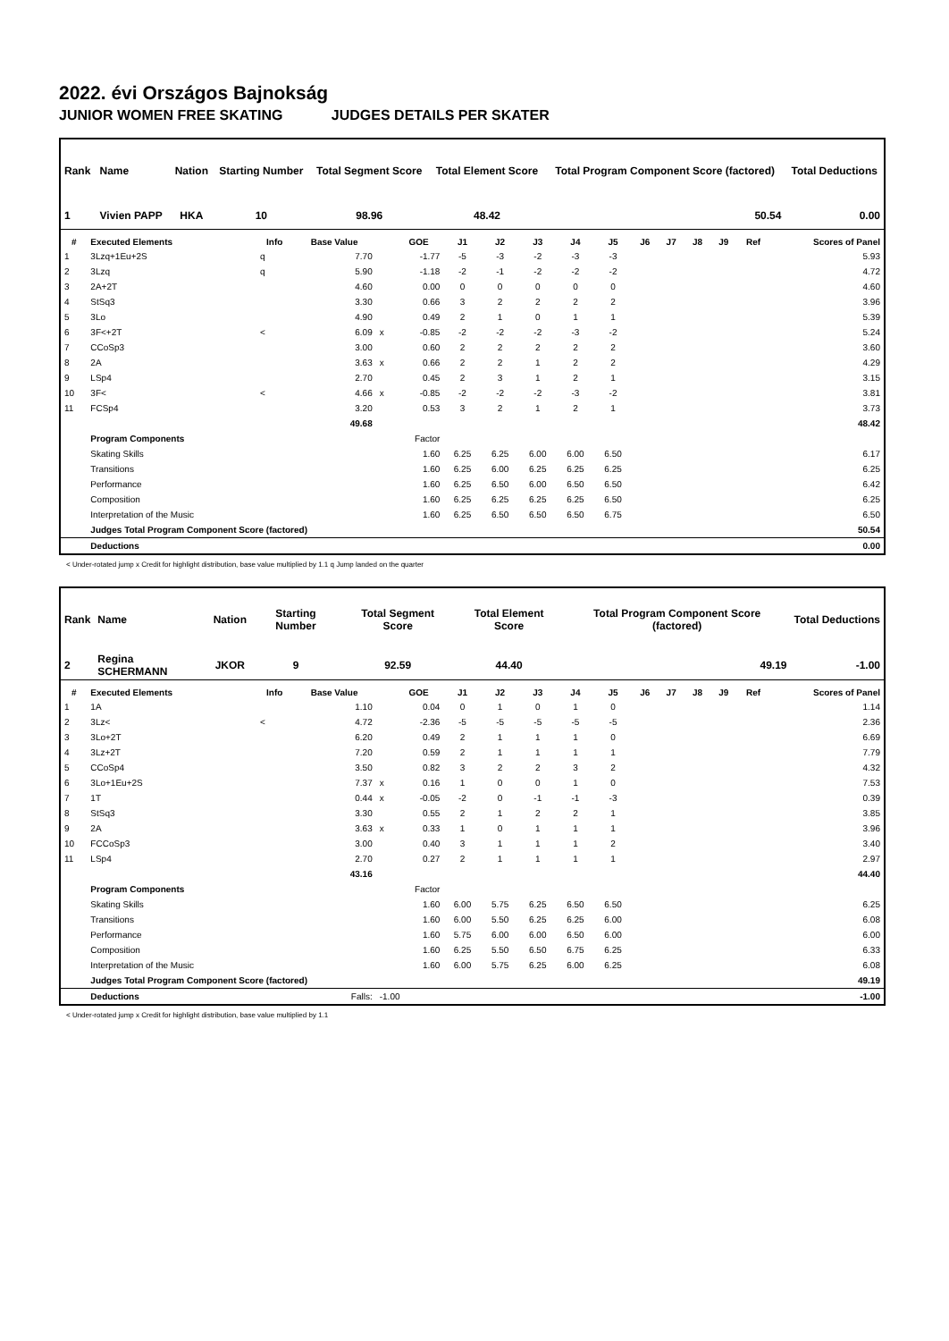2022. évi Országos Bajnokság
JUNIOR WOMEN FREE SKATING JUDGES DETAILS PER SKATER
| Rank | Name | Nation | Starting Number | Total Segment Score | Total Element Score | Total Program Component Score (factored) | Total Deductions |
| --- | --- | --- | --- | --- | --- | --- | --- |
| 1 | Vivien PAPP | HKA | 10 | 98.96 | 48.42 | 50.54 | 0.00 |
| # | Executed Elements | Info | Base Value | | GOE | J1 | J2 | J3 | J4 | J5 | J6 | J7 | J8 | J9 | Ref | Scores of Panel |
| --- | --- | --- | --- | --- | --- | --- | --- | --- | --- | --- | --- | --- | --- | --- | --- | --- |
| 1 | 3Lzq+1Eu+2S | q | 7.70 | | -1.77 | -5 | -3 | -2 | -3 | -3 | | | | | | 5.93 |
| 2 | 3Lzq | q | 5.90 | | -1.18 | -2 | -1 | -2 | -2 | -2 | | | | | | 4.72 |
| 3 | 2A+2T | | 4.60 | | 0.00 | 0 | 0 | 0 | 0 | 0 | | | | | | 4.60 |
| 4 | StSq3 | | 3.30 | | 0.66 | 3 | 2 | 2 | 2 | 2 | | | | | | 3.96 |
| 5 | 3Lo | | 4.90 | | 0.49 | 2 | 1 | 0 | 1 | 1 | | | | | | 5.39 |
| 6 | 3F<+2T | < | 6.09 | x | -0.85 | -2 | -2 | -2 | -3 | -2 | | | | | | 5.24 |
| 7 | CCoSp3 | | 3.00 | | 0.60 | 2 | 2 | 2 | 2 | 2 | | | | | | 3.60 |
| 8 | 2A | | 3.63 | x | 0.66 | 2 | 2 | 1 | 2 | 2 | | | | | | 4.29 |
| 9 | LSp4 | | 2.70 | | 0.45 | 2 | 3 | 1 | 2 | 1 | | | | | | 3.15 |
| 10 | 3F< | < | 4.66 | x | -0.85 | -2 | -2 | -2 | -3 | -2 | | | | | | 3.81 |
| 11 | FCSp4 | | 3.20 | | 0.53 | 3 | 2 | 1 | 2 | 1 | | | | | | 3.73 |
| | | | 49.68 | | | | | | | | | | | | | 48.42 |
| | Program Components | | | | Factor | | | | | | | | | | | |
| | Skating Skills | | | | 1.60 | 6.25 | 6.25 | 6.00 | 6.00 | 6.50 | | | | | | 6.17 |
| | Transitions | | | | 1.60 | 6.25 | 6.00 | 6.25 | 6.25 | 6.25 | | | | | | 6.25 |
| | Performance | | | | 1.60 | 6.25 | 6.50 | 6.00 | 6.50 | 6.50 | | | | | | 6.42 |
| | Composition | | | | 1.60 | 6.25 | 6.25 | 6.25 | 6.25 | 6.50 | | | | | | 6.25 |
| | Interpretation of the Music | | | | 1.60 | 6.25 | 6.50 | 6.50 | 6.50 | 6.75 | | | | | | 6.50 |
| | Judges Total Program Component Score (factored) | | | | | | | | | | | | | | | 50.54 |
| | Deductions | | | | | | | | | | | | | | | 0.00 |
< Under-rotated jump x Credit for highlight distribution, base value multiplied by 1.1 q Jump landed on the quarter
| Rank | Name | Nation | Starting Number | Total Segment Score | Total Element Score | Total Program Component Score (factored) | Total Deductions |
| --- | --- | --- | --- | --- | --- | --- | --- |
| 2 | Regina SCHERMANN | JKOR | 9 | 92.59 | 44.40 | 49.19 | -1.00 |
| # | Executed Elements | Info | Base Value | | GOE | J1 | J2 | J3 | J4 | J5 | J6 | J7 | J8 | J9 | Ref | Scores of Panel |
| --- | --- | --- | --- | --- | --- | --- | --- | --- | --- | --- | --- | --- | --- | --- | --- | --- |
| 1 | 1A | | 1.10 | | 0.04 | 0 | 1 | 0 | 1 | 0 | | | | | | 1.14 |
| 2 | 3Lz< | < | 4.72 | | -2.36 | -5 | -5 | -5 | -5 | -5 | | | | | | 2.36 |
| 3 | 3Lo+2T | | 6.20 | | 0.49 | 2 | 1 | 1 | 1 | 0 | | | | | | 6.69 |
| 4 | 3Lz+2T | | 7.20 | | 0.59 | 2 | 1 | 1 | 1 | 1 | | | | | | 7.79 |
| 5 | CCoSp4 | | 3.50 | | 0.82 | 3 | 2 | 2 | 3 | 2 | | | | | | 4.32 |
| 6 | 3Lo+1Eu+2S | | 7.37 | x | 0.16 | 1 | 0 | 0 | 1 | 0 | | | | | | 7.53 |
| 7 | 1T | | 0.44 | x | -0.05 | -2 | 0 | -1 | -1 | -3 | | | | | | 0.39 |
| 8 | StSq3 | | 3.30 | | 0.55 | 2 | 1 | 2 | 2 | 1 | | | | | | 3.85 |
| 9 | 2A | | 3.63 | x | 0.33 | 1 | 0 | 1 | 1 | 1 | | | | | | 3.96 |
| 10 | FCCoSp3 | | 3.00 | | 0.40 | 3 | 1 | 1 | 1 | 2 | | | | | | 3.40 |
| 11 | LSp4 | | 2.70 | | 0.27 | 2 | 1 | 1 | 1 | 1 | | | | | | 2.97 |
| | | | 43.16 | | | | | | | | | | | | | 44.40 |
| | Program Components | | | | Factor | | | | | | | | | | | |
| | Skating Skills | | | | 1.60 | 6.00 | 5.75 | 6.25 | 6.50 | 6.50 | | | | | | 6.25 |
| | Transitions | | | | 1.60 | 6.00 | 5.50 | 6.25 | 6.25 | 6.00 | | | | | | 6.08 |
| | Performance | | | | 1.60 | 5.75 | 6.00 | 6.00 | 6.50 | 6.00 | | | | | | 6.00 |
| | Composition | | | | 1.60 | 6.25 | 5.50 | 6.50 | 6.75 | 6.25 | | | | | | 6.33 |
| | Interpretation of the Music | | | | 1.60 | 6.00 | 5.75 | 6.25 | 6.00 | 6.25 | | | | | | 6.08 |
| | Judges Total Program Component Score (factored) | | | | | | | | | | | | | | | 49.19 |
| | Deductions | | Falls: | -1.00 | | | | | | | | | | | | -1.00 |
< Under-rotated jump x Credit for highlight distribution, base value multiplied by 1.1